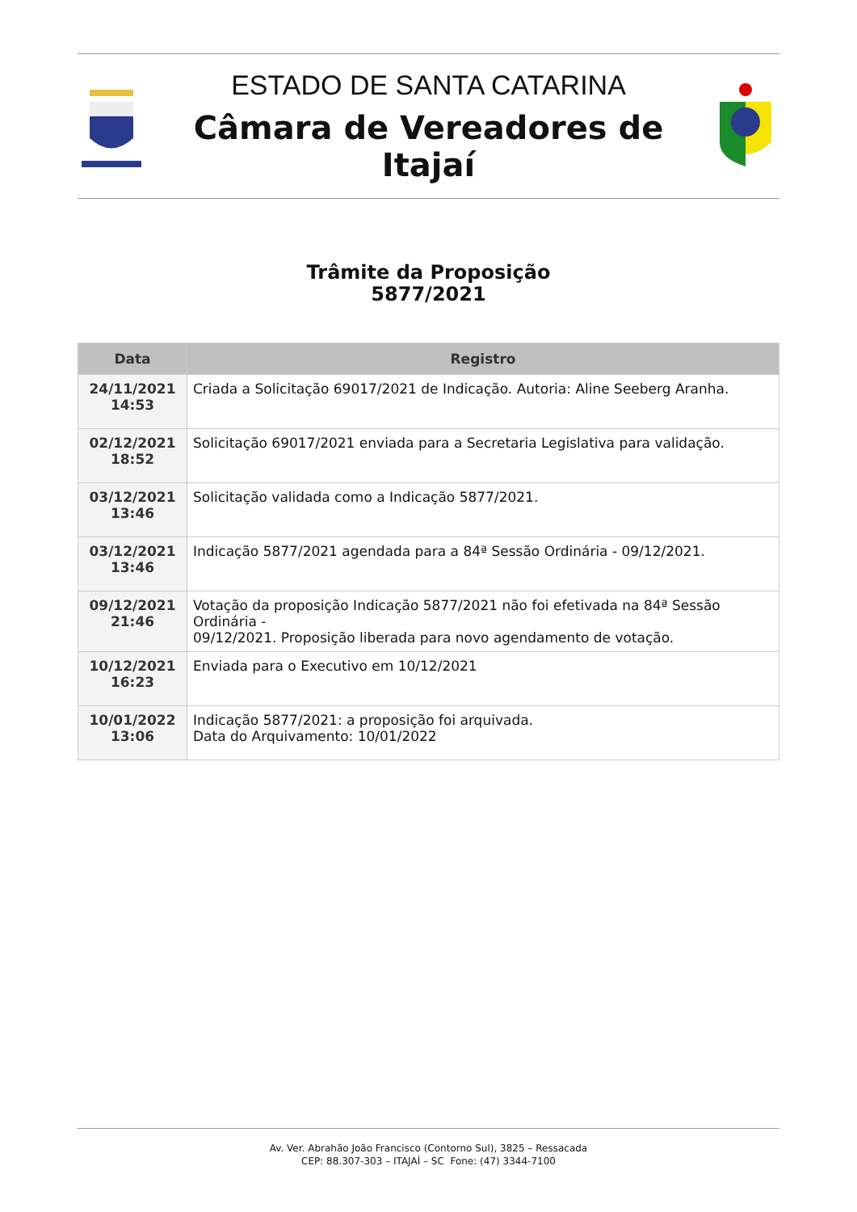ESTADO DE SANTA CATARINA
Câmara de Vereadores de Itajaí
Trâmite da Proposição
5877/2021
| Data | Registro |
| --- | --- |
| 24/11/2021 14:53 | Criada a Solicitação 69017/2021 de Indicação. Autoria: Aline Seeberg Aranha. |
| 02/12/2021 18:52 | Solicitação 69017/2021 enviada para a Secretaria Legislativa para validação. |
| 03/12/2021 13:46 | Solicitação validada como a Indicação 5877/2021. |
| 03/12/2021 13:46 | Indicação 5877/2021 agendada para a 84ª Sessão Ordinária - 09/12/2021. |
| 09/12/2021 21:46 | Votação da proposição Indicação 5877/2021 não foi efetivada na 84ª Sessão Ordinária - 09/12/2021. Proposição liberada para novo agendamento de votação. |
| 10/12/2021 16:23 | Enviada para o Executivo em 10/12/2021 |
| 10/01/2022 13:06 | Indicação 5877/2021: a proposição foi arquivada. Data do Arquivamento: 10/01/2022 |
Av. Ver. Abrahão João Francisco (Contorno Sul), 3825 – Ressacada
CEP: 88.307-303 – ITAJAÍ – SC Fone: (47) 3344-7100